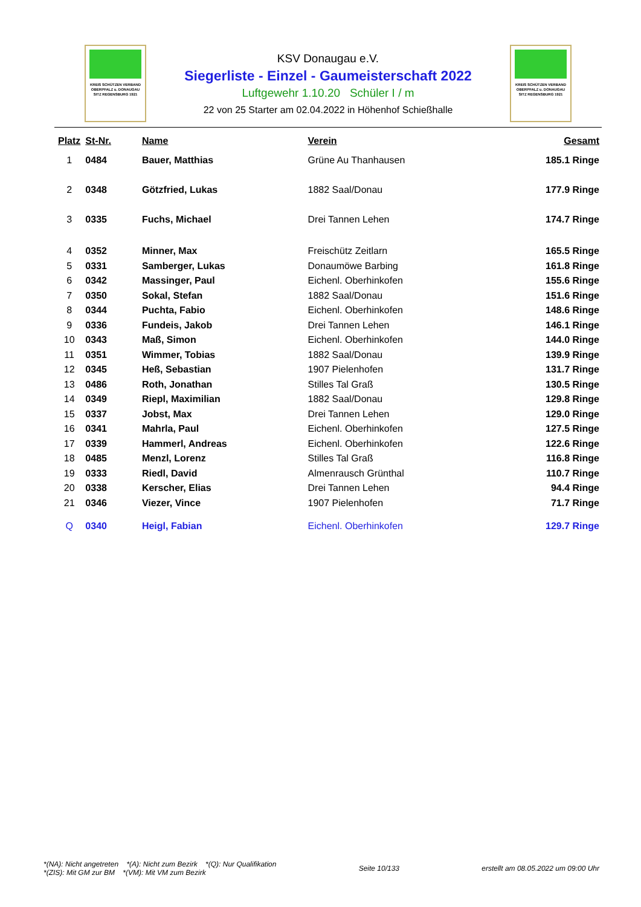KREIS SCHÜTZEN VERBAND
OBERPFALZ u. DONAUGAU
SITZ REGENSBURG 1921
KREIS SCHÜTZEN VERBAND
OBERPFALZ u. DONAUGAU
SITZ REGENSBURG 1921
KSV Donaugau e.V.
Siegerliste - Einzel - Gaumeisterschaft 2022
Luftgewehr 1.10.20 Schüler I / m
22 von 25 Starter am 02.04.2022 in Höhenhof Schießhalle
| Platz | St-Nr. | Name | Verein | Gesamt |
| --- | --- | --- | --- | --- |
| 1 | 0484 | Bauer, Matthias | Grüne Au Thanhausen | 185.1 Ringe |
| 2 | 0348 | Götzfried, Lukas | 1882 Saal/Donau | 177.9 Ringe |
| 3 | 0335 | Fuchs, Michael | Drei Tannen Lehen | 174.7 Ringe |
| 4 | 0352 | Minner, Max | Freischütz Zeitlarn | 165.5 Ringe |
| 5 | 0331 | Samberger, Lukas | Donaumöwe Barbing | 161.8 Ringe |
| 6 | 0342 | Massinger, Paul | Eichenl. Oberhinkofen | 155.6 Ringe |
| 7 | 0350 | Sokal, Stefan | 1882 Saal/Donau | 151.6 Ringe |
| 8 | 0344 | Puchta, Fabio | Eichenl. Oberhinkofen | 148.6 Ringe |
| 9 | 0336 | Fundeis, Jakob | Drei Tannen Lehen | 146.1 Ringe |
| 10 | 0343 | Maß, Simon | Eichenl. Oberhinkofen | 144.0 Ringe |
| 11 | 0351 | Wimmer, Tobias | 1882 Saal/Donau | 139.9 Ringe |
| 12 | 0345 | Heß, Sebastian | 1907 Pielenhofen | 131.7 Ringe |
| 13 | 0486 | Roth, Jonathan | Stilles Tal Graß | 130.5 Ringe |
| 14 | 0349 | Riepl, Maximilian | 1882 Saal/Donau | 129.8 Ringe |
| 15 | 0337 | Jobst, Max | Drei Tannen Lehen | 129.0 Ringe |
| 16 | 0341 | Mahrla, Paul | Eichenl. Oberhinkofen | 127.5 Ringe |
| 17 | 0339 | Hammerl, Andreas | Eichenl. Oberhinkofen | 122.6 Ringe |
| 18 | 0485 | Menzl, Lorenz | Stilles Tal Graß | 116.8 Ringe |
| 19 | 0333 | Riedl, David | Almenrausch Grünthal | 110.7 Ringe |
| 20 | 0338 | Kerscher, Elias | Drei Tannen Lehen | 94.4 Ringe |
| 21 | 0346 | Viezer, Vince | 1907 Pielenhofen | 71.7 Ringe |
| Q | 0340 | Heigl, Fabian | Eichenl. Oberhinkofen | 129.7 Ringe |
*(NA): Nicht angetreten *(A): Nicht zum Bezirk *(Q): Nur Qualifikation
*(ZIS): Mit GM zur BM *(VM): Mit VM zum Bezirk
Seite 10/133
erstellt am 08.05.2022 um 09:00 Uhr